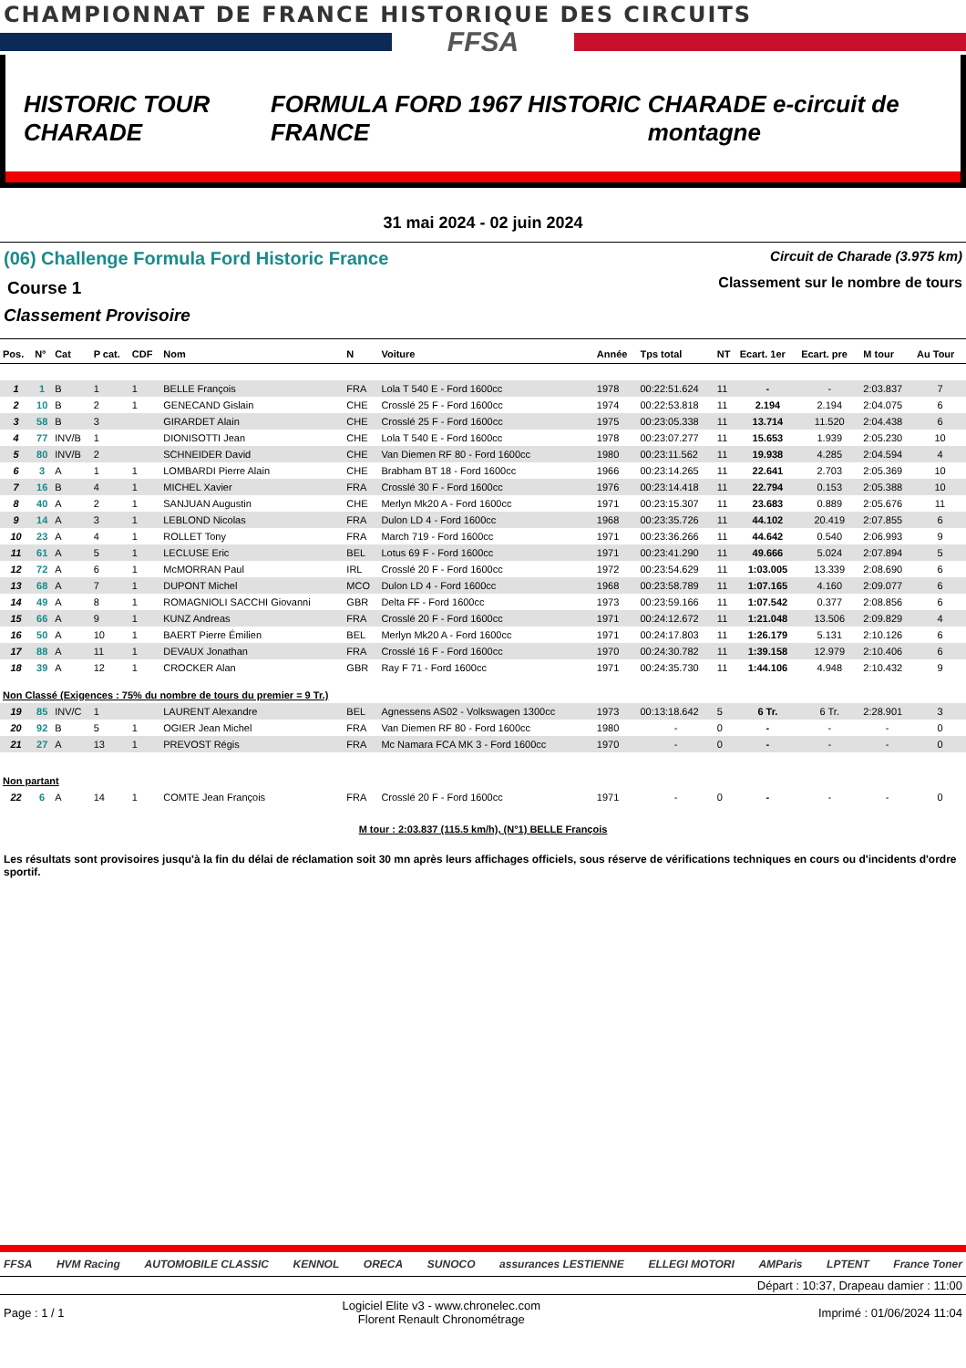CHAMPIONNAT DE FRANCE HISTORIQUE DES CIRCUITS
FFSA
HISTORIC TOUR CHARADE
FORMULA FORD 1967 HISTORIC FRANCE
CHARADE e-circuit de montagne
31 mai 2024 - 02 juin 2024
(06) Challenge Formula Ford Historic France Circuit de Charade (3.975 km)
Course 1
Classement sur le nombre de tours
Classement Provisoire
| Pos. | N° | Cat | P cat. | CDF | Nom | N | Voiture | Année | Tps total | NT | Ecart. 1er | Ecart. pre | M tour | Au Tour |
| --- | --- | --- | --- | --- | --- | --- | --- | --- | --- | --- | --- | --- | --- | --- |
| 1 | 1 | B | 1 | 1 | BELLE François | FRA | Lola T 540 E - Ford 1600cc | 1978 | 00:22:51.624 | 11 | - | - | 2:03.837 | 7 |
| 2 | 10 | B | 2 | 1 | GENECAND Gislain | CHE | Crosslé 25 F - Ford 1600cc | 1974 | 00:22:53.818 | 11 | 2.194 | 2.194 | 2:04.075 | 6 |
| 3 | 58 | B | 3 | | GIRARDET Alain | CHE | Crosslé 25 F - Ford 1600cc | 1975 | 00:23:05.338 | 11 | 13.714 | 11.520 | 2:04.438 | 6 |
| 4 | 77 | INV/B | 1 | | DIONISOTTI Jean | CHE | Lola T 540 E - Ford 1600cc | 1978 | 00:23:07.277 | 11 | 15.653 | 1.939 | 2:05.230 | 10 |
| 5 | 80 | INV/B | 2 | | SCHNEIDER David | CHE | Van Diemen RF 80 - Ford 1600cc | 1980 | 00:23:11.562 | 11 | 19.938 | 4.285 | 2:04.594 | 4 |
| 6 | 3 | A | 1 | 1 | LOMBARDI Pierre Alain | CHE | Brabham BT 18 - Ford 1600cc | 1966 | 00:23:14.265 | 11 | 22.641 | 2.703 | 2:05.369 | 10 |
| 7 | 16 | B | 4 | 1 | MICHEL Xavier | FRA | Crosslé 30 F - Ford 1600cc | 1976 | 00:23:14.418 | 11 | 22.794 | 0.153 | 2:05.388 | 10 |
| 8 | 40 | A | 2 | 1 | SANJUAN Augustin | CHE | Merlyn Mk20 A - Ford 1600cc | 1971 | 00:23:15.307 | 11 | 23.683 | 0.889 | 2:05.676 | 11 |
| 9 | 14 | A | 3 | 1 | LEBLOND Nicolas | FRA | Dulon LD 4 - Ford 1600cc | 1968 | 00:23:35.726 | 11 | 44.102 | 20.419 | 2:07.855 | 6 |
| 10 | 23 | A | 4 | 1 | ROLLET Tony | FRA | March 719 - Ford 1600cc | 1971 | 00:23:36.266 | 11 | 44.642 | 0.540 | 2:06.993 | 9 |
| 11 | 61 | A | 5 | 1 | LECLUSE Eric | BEL | Lotus 69 F - Ford 1600cc | 1971 | 00:23:41.290 | 11 | 49.666 | 5.024 | 2:07.894 | 5 |
| 12 | 72 | A | 6 | 1 | McMORRAN Paul | IRL | Crosslé 20 F - Ford 1600cc | 1972 | 00:23:54.629 | 11 | 1:03.005 | 13.339 | 2:08.690 | 6 |
| 13 | 68 | A | 7 | 1 | DUPONT Michel | MCO | Dulon LD 4 - Ford 1600cc | 1968 | 00:23:58.789 | 11 | 1:07.165 | 4.160 | 2:09.077 | 6 |
| 14 | 49 | A | 8 | 1 | ROMAGNIOLI SACCHI Giovanni | GBR | Delta FF - Ford 1600cc | 1973 | 00:23:59.166 | 11 | 1:07.542 | 0.377 | 2:08.856 | 6 |
| 15 | 66 | A | 9 | 1 | KUNZ Andreas | FRA | Crosslé 20 F - Ford 1600cc | 1971 | 00:24:12.672 | 11 | 1:21.048 | 13.506 | 2:09.829 | 4 |
| 16 | 50 | A | 10 | 1 | BAERT Pierre Émilien | BEL | Merlyn Mk20 A - Ford 1600cc | 1971 | 00:24:17.803 | 11 | 1:26.179 | 5.131 | 2:10.126 | 6 |
| 17 | 88 | A | 11 | 1 | DEVAUX Jonathan | FRA | Crosslé 16 F - Ford 1600cc | 1970 | 00:24:30.782 | 11 | 1:39.158 | 12.979 | 2:10.406 | 6 |
| 18 | 39 | A | 12 | 1 | CROCKER Alan | GBR | Ray F 71 - Ford 1600cc | 1971 | 00:24:35.730 | 11 | 1:44.106 | 4.948 | 2:10.432 | 9 |
| Non Classé (Exigences : 75% du nombre de tours du premier = 9 Tr.) | | | | | | | | | | | | | | |
| 19 | 85 | INV/C | 1 | | LAURENT Alexandre | BEL | Agnessens AS02 - Volkswagen 1300cc | 1973 | 00:13:18.642 | 5 | 6 Tr. | 6 Tr. | 2:28.901 | 3 |
| 20 | 92 | B | 5 | 1 | OGIER Jean Michel | FRA | Van Diemen RF 80 - Ford 1600cc | 1980 | - | 0 | - | - | - | 0 |
| 21 | 27 | A | 13 | 1 | PREVOST Régis | FRA | Mc Namara FCA MK 3 - Ford 1600cc | 1970 | - | 0 | - | - | - | 0 |
| Non partant | | | | | | | | | | | | | | |
| 22 | 6 | A | 14 | 1 | COMTE Jean François | FRA | Crosslé 20 F - Ford 1600cc | 1971 | - | 0 | - | - | - | 0 |
M tour : 2:03.837 (115.5 km/h), (N°1) BELLE François
Les résultats sont provisoires jusqu'à la fin du délai de réclamation soit 30 mn après leurs affichages officiels, sous réserve de vérifications techniques en cours ou d'incidents d'ordre sportif.
FFSA HVM Racing AUTOMOBILE CLASSIC KENNOL ORECA SUNOCO assurances LESTIENNE ELLEGI MOTORI AMParis LPTENT France Toner
Départ : 10:37, Drapeau damier : 11:00
Page : 1 / 1 Logiciel Elite v3 - www.chronelec.com
Florent Renault Chronométrage Imprimé : 01/06/2024 11:04